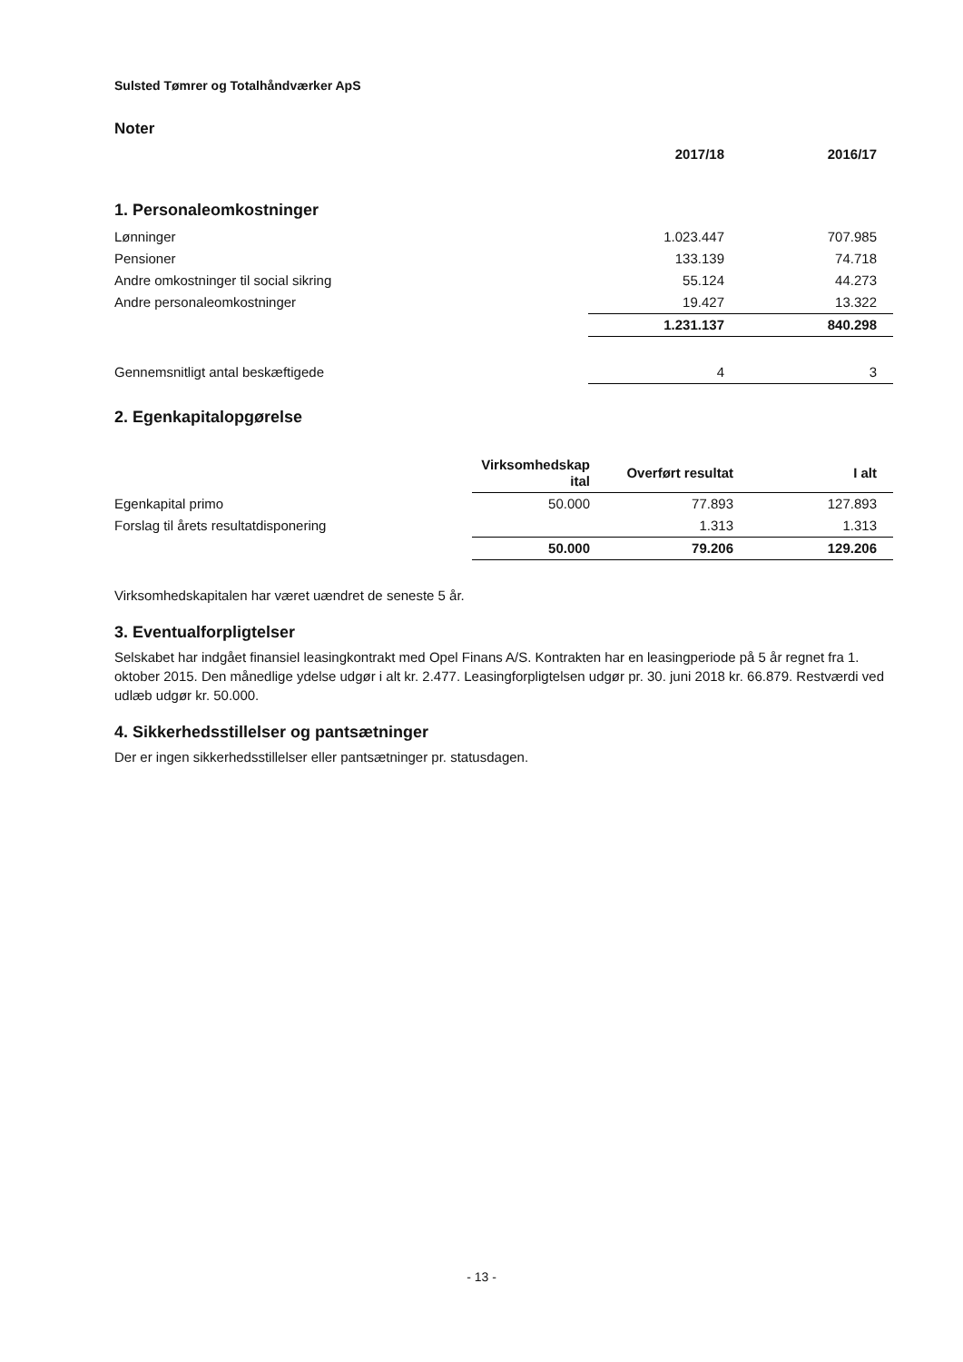Sulsted Tømrer og Totalhåndværker ApS
Noter
| | 2017/18 | 2016/17 |
| 1. Personaleomkostninger | | |
| Lønninger | 1.023.447 | 707.985 |
| Pensioner | 133.139 | 74.718 |
| Andre omkostninger til social sikring | 55.124 | 44.273 |
| Andre personaleomkostninger | 19.427 | 13.322 |
| | 1.231.137 | 840.298 |
| Gennemsnitligt antal beskæftigede | 4 | 3 |
2. Egenkapitalopgørelse
| | Virksomhedskap ital | Overført resultat | I alt |
| Egenkapital primo | 50.000 | 77.893 | 127.893 |
| Forslag til årets resultatdisponering | | 1.313 | 1.313 |
| | 50.000 | 79.206 | 129.206 |
Virksomhedskapitalen har været uændret de seneste 5 år.
3. Eventualforpligtelser
Selskabet har indgået finansiel leasingkontrakt med Opel Finans A/S. Kontrakten har en leasingperiode på 5 år regnet fra 1. oktober 2015. Den månedlige ydelse udgør i alt kr. 2.477. Leasingforpligtelsen udgør pr. 30. juni 2018 kr. 66.879. Restværdi ved udlæb udgør kr. 50.000.
4. Sikkerhedsstillelser og pantsætninger
Der er ingen sikkerhedsstillelser eller pantsætninger pr. statusdagen.
- 13 -